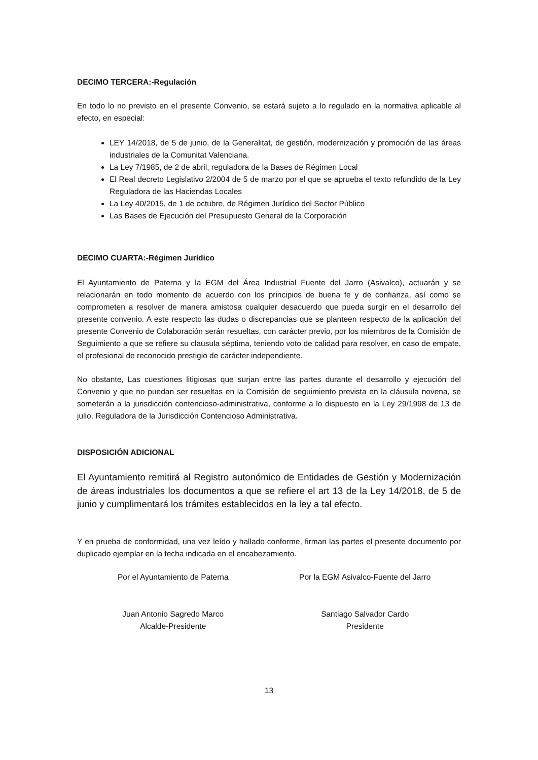DECIMO TERCERA:-Regulación
En todo lo no previsto en el presente Convenio, se estará sujeto a lo regulado en la normativa aplicable al efecto, en especial:
LEY 14/2018, de 5 de junio, de la Generalitat, de gestión, modernización y promoción de las áreas industriales de la Comunitat Valenciana.
La Ley 7/1985, de 2 de abril, reguladora de la Bases de Régimen Local
El Real decreto Legislativo 2/2004 de 5 de marzo por el que se aprueba el texto refundido de la Ley Reguladora de las Haciendas Locales
La Ley 40/2015, de 1 de octubre, de Régimen Jurídico del Sector Público
Las Bases de Ejecución del Presupuesto General de la Corporación
DECIMO CUARTA:-Régimen Jurídico
El Ayuntamiento de Paterna y la EGM del Área Industrial Fuente del Jarro (Asivalco), actuarán y se relacionarán en todo momento de acuerdo con los principios de buena fe y de confianza, así como se comprometen a resolver de manera amistosa cualquier desacuerdo que pueda surgir en el desarrollo del presente convenio. A este respecto las dudas o discrepancias que se planteen respecto de la aplicación del presente Convenio de Colaboración serán resueltas, con carácter previo, por los miembros de la Comisión de Seguimiento a que se refiere su clausula séptima, teniendo voto de calidad para resolver, en caso de empate, el profesional de reconocido prestigio de carácter independiente.
No obstante, Las cuestiones litigiosas que surjan entre las partes durante el desarrollo y ejecución del Convenio y que no puedan ser resueltas en la Comisión de seguimiento prevista en la cláusula novena, se someterán a la jurisdicción contencioso-administrativa, conforme a lo dispuesto en la Ley 29/1998 de 13 de julio, Reguladora de la Jurisdicción Contencioso Administrativa.
DISPOSICIÓN ADICIONAL
El Ayuntamiento remitirá al Registro autonómico de Entidades de Gestión y Modernización de áreas industriales los documentos a que se refiere el art 13 de la Ley 14/2018, de 5 de junio y cumplimentará los trámites establecidos en la ley a tal efecto.
Y en prueba de conformidad, una vez leído y hallado conforme, firman las partes el presente documento por duplicado ejemplar en la fecha indicada en el encabezamiento.
Por el Ayuntamiento de Paterna Por la EGM Asivalco-Fuente del Jarro
Juan Antonio Sagredo Marco
Alcalde-Presidente
Santiago Salvador Cardo
Presidente
13